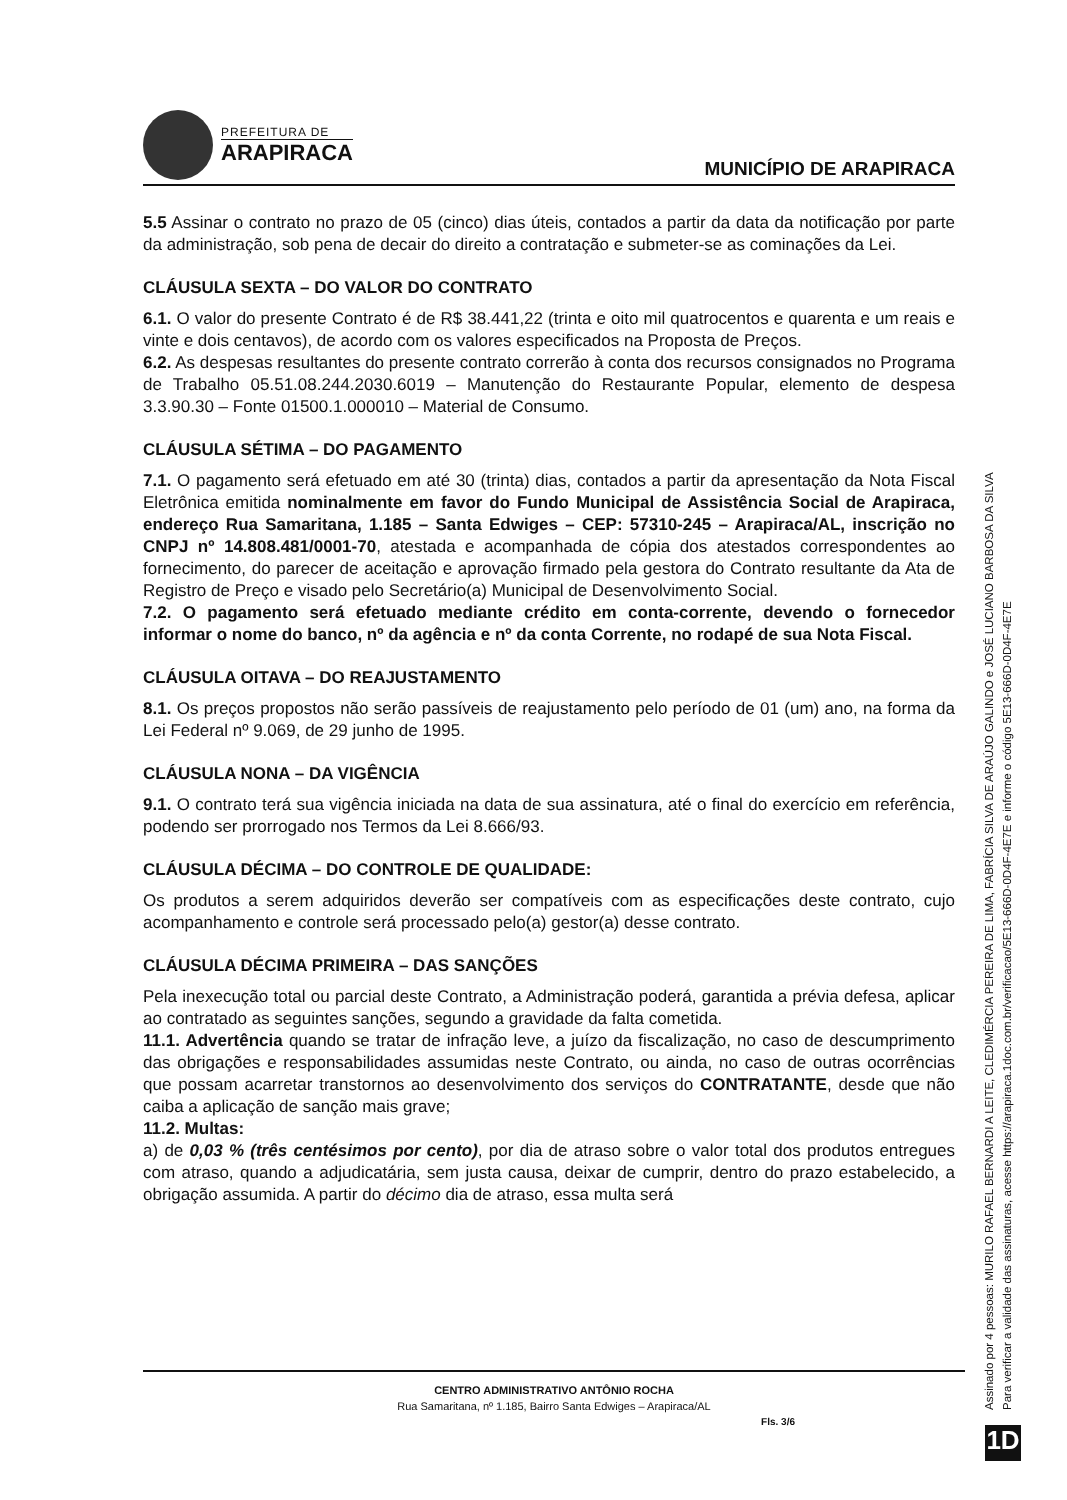PREFEITURA DE
ARAPIRACA
MUNICÍPIO DE ARAPIRACA
5.5 Assinar o contrato no prazo de 05 (cinco) dias úteis, contados a partir da data da notificação por parte da administração, sob pena de decair do direito a contratação e submeter-se as cominações da Lei.
CLÁUSULA SEXTA – DO VALOR DO CONTRATO
6.1. O valor do presente Contrato é de R$ 38.441,22 (trinta e oito mil quatrocentos e quarenta e um reais e vinte e dois centavos), de acordo com os valores especificados na Proposta de Preços.
6.2. As despesas resultantes do presente contrato correrão à conta dos recursos consignados no Programa de Trabalho 05.51.08.244.2030.6019 – Manutenção do Restaurante Popular, elemento de despesa 3.3.90.30 – Fonte 01500.1.000010 – Material de Consumo.
CLÁUSULA SÉTIMA – DO PAGAMENTO
7.1. O pagamento será efetuado em até 30 (trinta) dias, contados a partir da apresentação da Nota Fiscal Eletrônica emitida nominalmente em favor do Fundo Municipal de Assistência Social de Arapiraca, endereço Rua Samaritana, 1.185 – Santa Edwiges – CEP: 57310-245 – Arapiraca/AL, inscrição no CNPJ nº 14.808.481/0001-70, atestada e acompanhada de cópia dos atestados correspondentes ao fornecimento, do parecer de aceitação e aprovação firmado pela gestora do Contrato resultante da Ata de Registro de Preço e visado pelo Secretário(a) Municipal de Desenvolvimento Social.
7.2. O pagamento será efetuado mediante crédito em conta-corrente, devendo o fornecedor informar o nome do banco, nº da agência e nº da conta Corrente, no rodapé de sua Nota Fiscal.
CLÁUSULA OITAVA – DO REAJUSTAMENTO
8.1. Os preços propostos não serão passíveis de reajustamento pelo período de 01 (um) ano, na forma da Lei Federal nº 9.069, de 29 junho de 1995.
CLÁUSULA NONA – DA VIGÊNCIA
9.1. O contrato terá sua vigência iniciada na data de sua assinatura, até o final do exercício em referência, podendo ser prorrogado nos Termos da Lei 8.666/93.
CLÁUSULA DÉCIMA – DO CONTROLE DE QUALIDADE:
Os produtos a serem adquiridos deverão ser compatíveis com as especificações deste contrato, cujo acompanhamento e controle será processado pelo(a) gestor(a) desse contrato.
CLÁUSULA DÉCIMA PRIMEIRA – DAS SANÇÕES
Pela inexecução total ou parcial deste Contrato, a Administração poderá, garantida a prévia defesa, aplicar ao contratado as seguintes sanções, segundo a gravidade da falta cometida.
11.1. Advertência quando se tratar de infração leve, a juízo da fiscalização, no caso de descumprimento das obrigações e responsabilidades assumidas neste Contrato, ou ainda, no caso de outras ocorrências que possam acarretar transtornos ao desenvolvimento dos serviços do CONTRATANTE, desde que não caiba a aplicação de sanção mais grave;
11.2. Multas:
a) de 0,03 % (três centésimos por cento), por dia de atraso sobre o valor total dos produtos entregues com atraso, quando a adjudicatária, sem justa causa, deixar de cumprir, dentro do prazo estabelecido, a obrigação assumida. A partir do décimo dia de atraso, essa multa será
CENTRO ADMINISTRATIVO ANTÔNIO ROCHA
Rua Samaritana, nº 1.185, Bairro Santa Edwiges – Arapiraca/AL
Fls. 3/6
Assinado por 4 pessoas: MURILO RAFAEL BERNARDI A LEITE, CLEDIMÉRCIA PEREIRA DE LIMA, FABRÍCIA SILVA DE ARAÚJO GALINDO e JOSÉ LUCIANO BARBOSA DA SILVA
Para verificar a validade das assinaturas, acesse https://arapiraca.1doc.com.br/verificacao/5E13-666D-0D4F-4E7E e informe o código 5E13-666D-0D4F-4E7E
1D